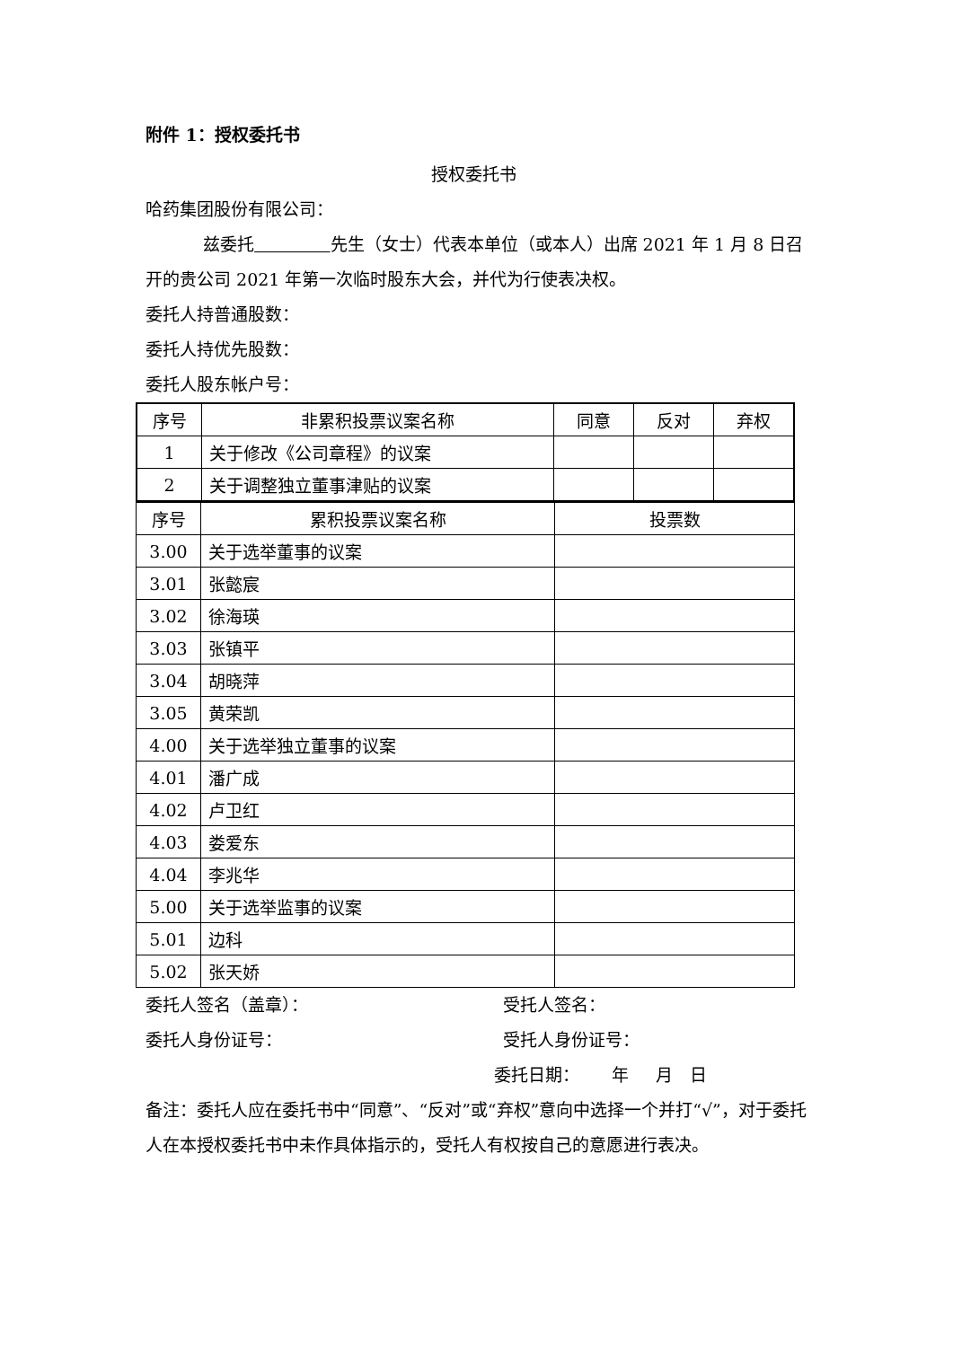附件 1：授权委托书
授权委托书
哈药集团股份有限公司：
兹委托 先生（女士）代表本单位（或本人）出席 2021 年 1 月 8 日召开的贵公司 2021 年第一次临时股东大会，并代为行使表决权。
委托人持普通股数：
委托人持优先股数：
委托人股东帐户号：
| 序号 | 非累积投票议案名称 | 同意 | 反对 | 弃权 |
| --- | --- | --- | --- | --- |
| 1 | 关于修改《公司章程》的议案 | | | |
| 2 | 关于调整独立董事津贴的议案 | | | |
| 序号 | 累积投票议案名称 | 投票数 |
| --- | --- | --- |
| 3.00 | 关于选举董事的议案 | |
| 3.01 | 张懿宸 | |
| 3.02 | 徐海瑛 | |
| 3.03 | 张镇平 | |
| 3.04 | 胡晓萍 | |
| 3.05 | 黄荣凯 | |
| 4.00 | 关于选举独立董事的议案 | |
| 4.01 | 潘广成 | |
| 4.02 | 卢卫红 | |
| 4.03 | 娄爱东 | |
| 4.04 | 李兆华 | |
| 5.00 | 关于选举监事的议案 | |
| 5.01 | 边科 | |
| 5.02 | 张天娇 | |
委托人签名（盖章）： 受托人签名：
委托人身份证号： 受托人身份证号：
委托日期： 年 月 日
备注：委托人应在委托书中“同意”、“反对”或“弃权”意向中选择一个并打“√”，对于委托人在本授权委托书中未作具体指示的，受托人有权按自己的意愿进行表决。